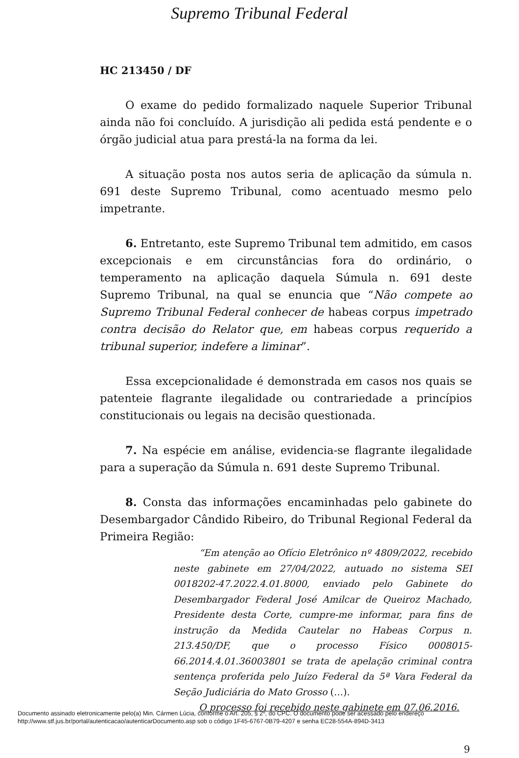Supremo Tribunal Federal
HC 213450 / DF
O exame do pedido formalizado naquele Superior Tribunal ainda não foi concluído. A jurisdição ali pedida está pendente e o órgão judicial atua para prestá-la na forma da lei.
A situação posta nos autos seria de aplicação da súmula n. 691 deste Supremo Tribunal, como acentuado mesmo pelo impetrante.
6. Entretanto, este Supremo Tribunal tem admitido, em casos excepcionais e em circunstâncias fora do ordinário, o temperamento na aplicação daquela Súmula n. 691 deste Supremo Tribunal, na qual se enuncia que “Não compete ao Supremo Tribunal Federal conhecer de habeas corpus impetrado contra decisão do Relator que, em habeas corpus requerido a tribunal superior, indefere a liminar”.
Essa excepcionalidade é demonstrada em casos nos quais se patenteie flagrante ilegalidade ou contrariedade a princípios constitucionais ou legais na decisão questionada.
7. Na espécie em análise, evidencia-se flagrante ilegalidade para a superação da Súmula n. 691 deste Supremo Tribunal.
8. Consta das informações encaminhadas pelo gabinete do Desembargador Cândido Ribeiro, do Tribunal Regional Federal da Primeira Região:
“Em atenção ao Ofício Eletrônico nº 4809/2022, recebido neste gabinete em 27/04/2022, autuado no sistema SEI 0018202-47.2022.4.01.8000, enviado pelo Gabinete do Desembargador Federal José Amilcar de Queiroz Machado, Presidente desta Corte, cumpre-me informar, para fins de instrução da Medida Cautelar no Habeas Corpus n. 213.450/DF, que o processo Físico 0008015-66.2014.4.01.36003801 se trata de apelação criminal contra sentença proferida pelo Juízo Federal da 5ª Vara Federal da Seção Judiciária do Mato Grosso (…).
O processo foi recebido neste gabinete em 07.06.2016.
9
Documento assinado eletronicamente pelo(a) Min. Cármen Lúcia, conforme o Art. 205, § 2º, do CPC. O documento pode ser acessado pelo endereço
http://www.stf.jus.br/portal/autenticacao/autenticarDocumento.asp sob o código 1F45-6767-0B79-4207 e senha EC28-554A-894D-3413